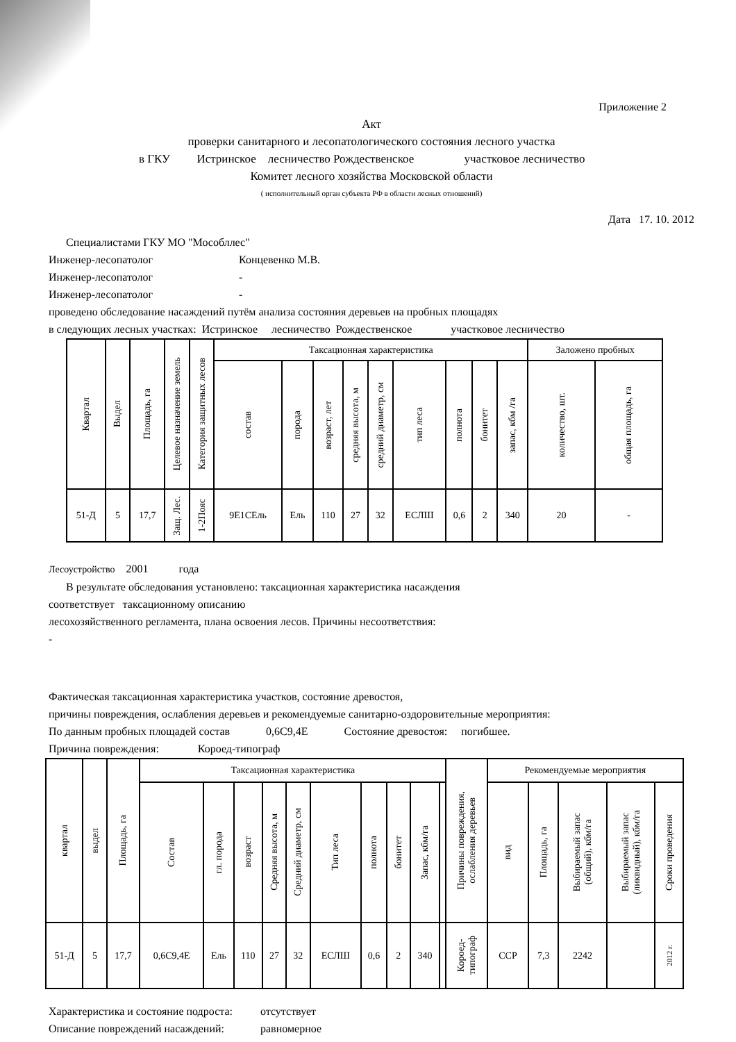Приложение 2
Акт
проверки санитарного и лесопатологического состояния лесного участка
в ГКУ Истринское лесничество Рождественское участковое лесничество
Комитет лесного хозяйства Московской области
( исполнительный орган субъекта РФ в области лесных отношений)
Дата 17. 10. 2012
Специалистами ГКУ МО "Мособллес"
Инженер-лесопатолог Концевенко М.В.
Инженер-лесопатолог -
Инженер-лесопатолог -
проведено обследование насаждений путём анализа состояния деревьев на пробных площадях
в следующих лесных участках: Истринское лесничество Рождественское участковое лесничество
| Квартал | Выдел | Площадь, га | Целевое назначение земель | Категория защитных лесов | Таксационная характеристика | | | | | | | | | Заложено пробных | |
| --- | --- | --- | --- | --- | --- | --- | --- | --- | --- | --- | --- | --- | --- | --- | --- |
| | | | | | состав | порода | возраст, лет | средняя высота, м | средний диаметр, см | тип леса | полнота | бонитет | запас, кбм /га | количество, шт. | общая площадь, га |
| 51-Д | 5 | 17,7 | Защ. Лес. | 1-2Пояс | 9Е1СЕль | Ель | 110 | 27 | 32 | ЕСЛШ | 0,6 | 2 | 340 | 20 | - |
Лесоустройство 2001 года
В результате обследования установлено: таксационная характеристика насаждения
соответствует таксационному описанию
лесохозяйственного регламента, плана освоения лесов. Причины несоответствия:
-
Фактическая таксационная характеристика участков, состояние древостоя,
причины повреждения, ослабления деревьев и рекомендуемые санитарно-оздоровительные мероприятия:
По данным пробных площадей состав 0,6С9,4Е Состояние древостоя: погибшее.
Причина повреждения: Короед-типограф
| квартал | выдел | Площадь, га | Таксационная характеристика | | | | | | | | | | Причины повреждения, ослабления деревьев | Рекомендуемые мероприятия | | | | |
| --- | --- | --- | --- | --- | --- | --- | --- | --- | --- | --- | --- | --- | --- | --- | --- | --- | --- | --- |
| | | | Состав | гл. порода | возраст | Средняя высота, м | Средний диаметр, см | Тип леса | полнота | бонитет | Запас, кбм/га | | | вид | Площадь, га | Выбираемый запас (общий), кбм/га | Выбираемый запас (ликвидный), кбм/га | Сроки проведения |
| 51-Д | 5 | 17,7 | 0,6С9,4Е | Ель | 110 | 27 | 32 | ЕСЛШ | 0,6 | 2 | 340 | | Короед- типограф | ССР | 7,3 | 2242 | | 2012 г. |
Характеристика и состояние подроста: отсутствует
Описание повреждений насаждений: равномерное